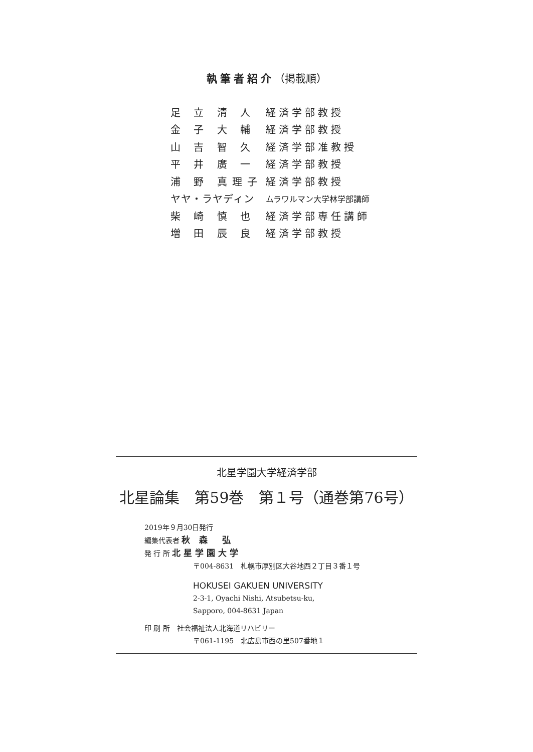執筆者紹介（掲載順）
| 足 立 清 人 | 経済学部教授 |
| 金 子 大 輔 | 経済学部教授 |
| 山 吉 智 久 | 経済学部准教授 |
| 平 井 廣 一 | 経済学部教授 |
| 浦 野 真理子 | 経済学部教授 |
| ヤヤ・ラヤディン | ムラワルマン大学林学部講師 |
| 柴 崎 慎 也 | 経済学部専任講師 |
| 増 田 辰 良 | 経済学部教授 |
北星学園大学経済学部
北星論集　第59巻　第１号（通巻第76号）
2019年９月30日発行
編集代表者 秋 森　弘
発 行 所 北星学園大学
〒004-8631　札幌市厚別区大谷地西２丁目３番１号
HOKUSEI GAKUEN UNIVERSITY
2-3-1, Oyachi Nishi, Atsubetsu-ku,
Sapporo, 004-8631 Japan
印 刷 所　社会福祉法人北海道リハビリー
〒061-1195　北広島市西の里507番地１